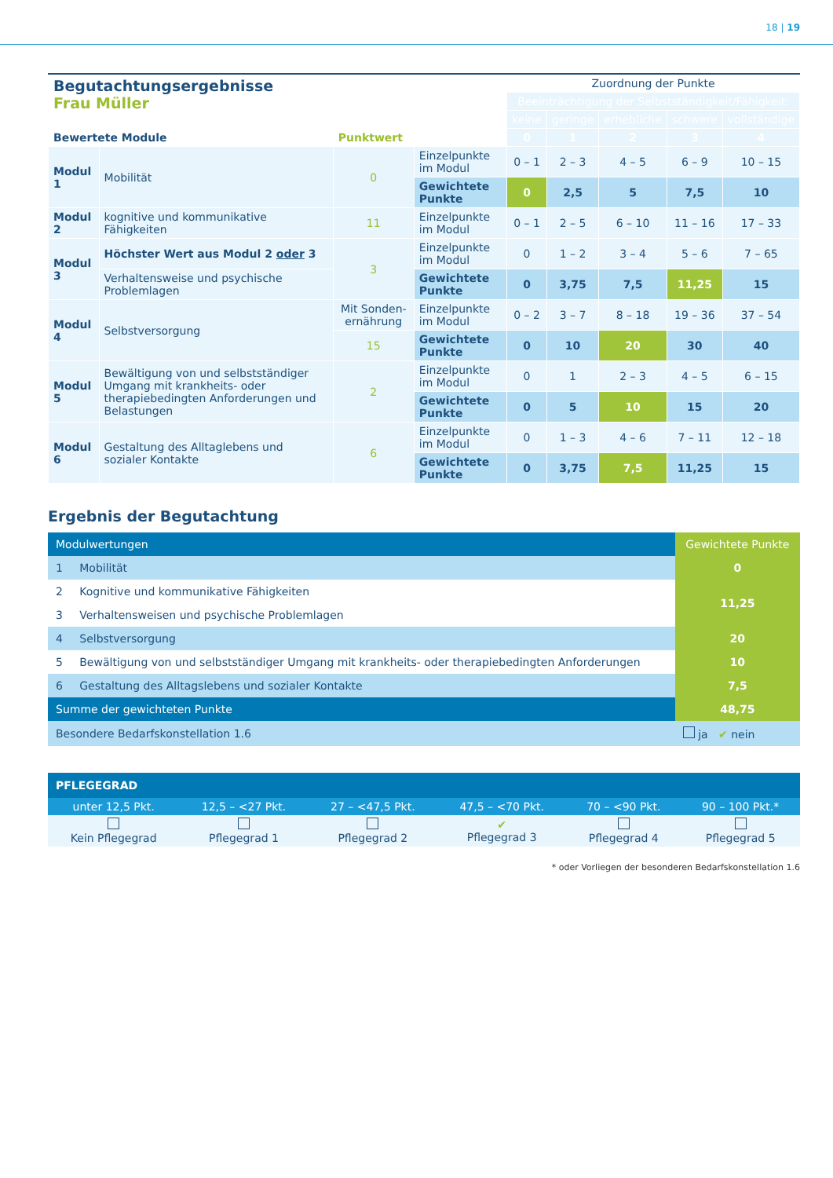18 | 19
| Begutachtungsergebnisse Frau Müller | | | | Zuordnung der Punkte | | | | |
| | | | | Beeinträchtigung der Selbstständigkeit/Fähigkeit: | | | | |
| | | | | keine | geringe | erhebliche | schwere | vollständige |
| Bewertete Module | | Punktwert | | 0 | 1 | 2 | 3 | 4 |
| Modul 1 | Mobilität | 0 | Einzelpunkte im Modul | 0 – 1 | 2 – 3 | 4 – 5 | 6 – 9 | 10 – 15 |
| | | | Gewichtete Punkte | 0 | 2,5 | 5 | 7,5 | 10 |
| Modul 2 | kognitive und kommunikative Fähigkeiten | 11 | Einzelpunkte im Modul | 0 – 1 | 2 – 5 | 6 – 10 | 11 – 16 | 17 – 33 |
| Modul 3 | Höchster Wert aus Modul 2 oder 3 | 3 | Einzelpunkte im Modul | 0 | 1 – 2 | 3 – 4 | 5 – 6 | 7 – 65 |
| | Verhaltensweise und psychische Problemlagen | | Gewichtete Punkte | 0 | 3,75 | 7,5 | 11,25 | 15 |
| Modul 4 | Selbstversorgung | Mit Sonden­ernährung | Einzelpunkte im Modul | 0 – 2 | 3 – 7 | 8 – 18 | 19 – 36 | 37 – 54 |
| | | 15 | Gewichtete Punkte | 0 | 10 | 20 | 30 | 40 |
| Modul 5 | Bewältigung von und selbstständiger Umgang mit krankheits- oder therapiebedingten Anforderungen und Belastungen | 2 | Einzelpunkte im Modul | 0 | 1 | 2 – 3 | 4 – 5 | 6 – 15 |
| | | | Gewichtete Punkte | 0 | 5 | 10 | 15 | 20 |
| Modul 6 | Gestaltung des Alltaglebens und sozialer Kontakte | 6 | Einzelpunkte im Modul | 0 | 1 – 3 | 4 – 6 | 7 – 11 | 12 – 18 |
| | | | Gewichtete Punkte | 0 | 3,75 | 7,5 | 11,25 | 15 |
Ergebnis der Begutachtung
| Modulwertungen | | Gewichtete Punkte |
| 1 | Mobilität | 0 |
| 2 | Kognitive und kommunikative Fähigkeiten | 11,25 |
| 3 | Verhaltensweisen und psychische Problemlagen | |
| 4 | Selbstversorgung | 20 |
| 5 | Bewältigung von und selbstständiger Umgang mit krankheits- oder therapiebedingten Anforderungen | 10 |
| 6 | Gestaltung des Alltagslebens und sozialer Kontakte | 7,5 |
| Summe der gewichteten Punkte | | 48,75 |
| Besondere Bedarfskonstellation 1.6 | | ja ✔ nein |
| PFLEGEGRAD | | | | | |
| unter 12,5 Pkt. | 12,5 – <27 Pkt. | 27 – <47,5 Pkt. | 47,5 – <70 Pkt. | 70 – <90 Pkt. | 90 – 100 Pkt.* |
| Kein Pflegegrad | Pflegegrad 1 | Pflegegrad 2 | ✔ Pflegegrad 3 | Pflegegrad 4 | Pflegegrad 5 |
* oder Vorliegen der besonderen Bedarfskonstellation 1.6